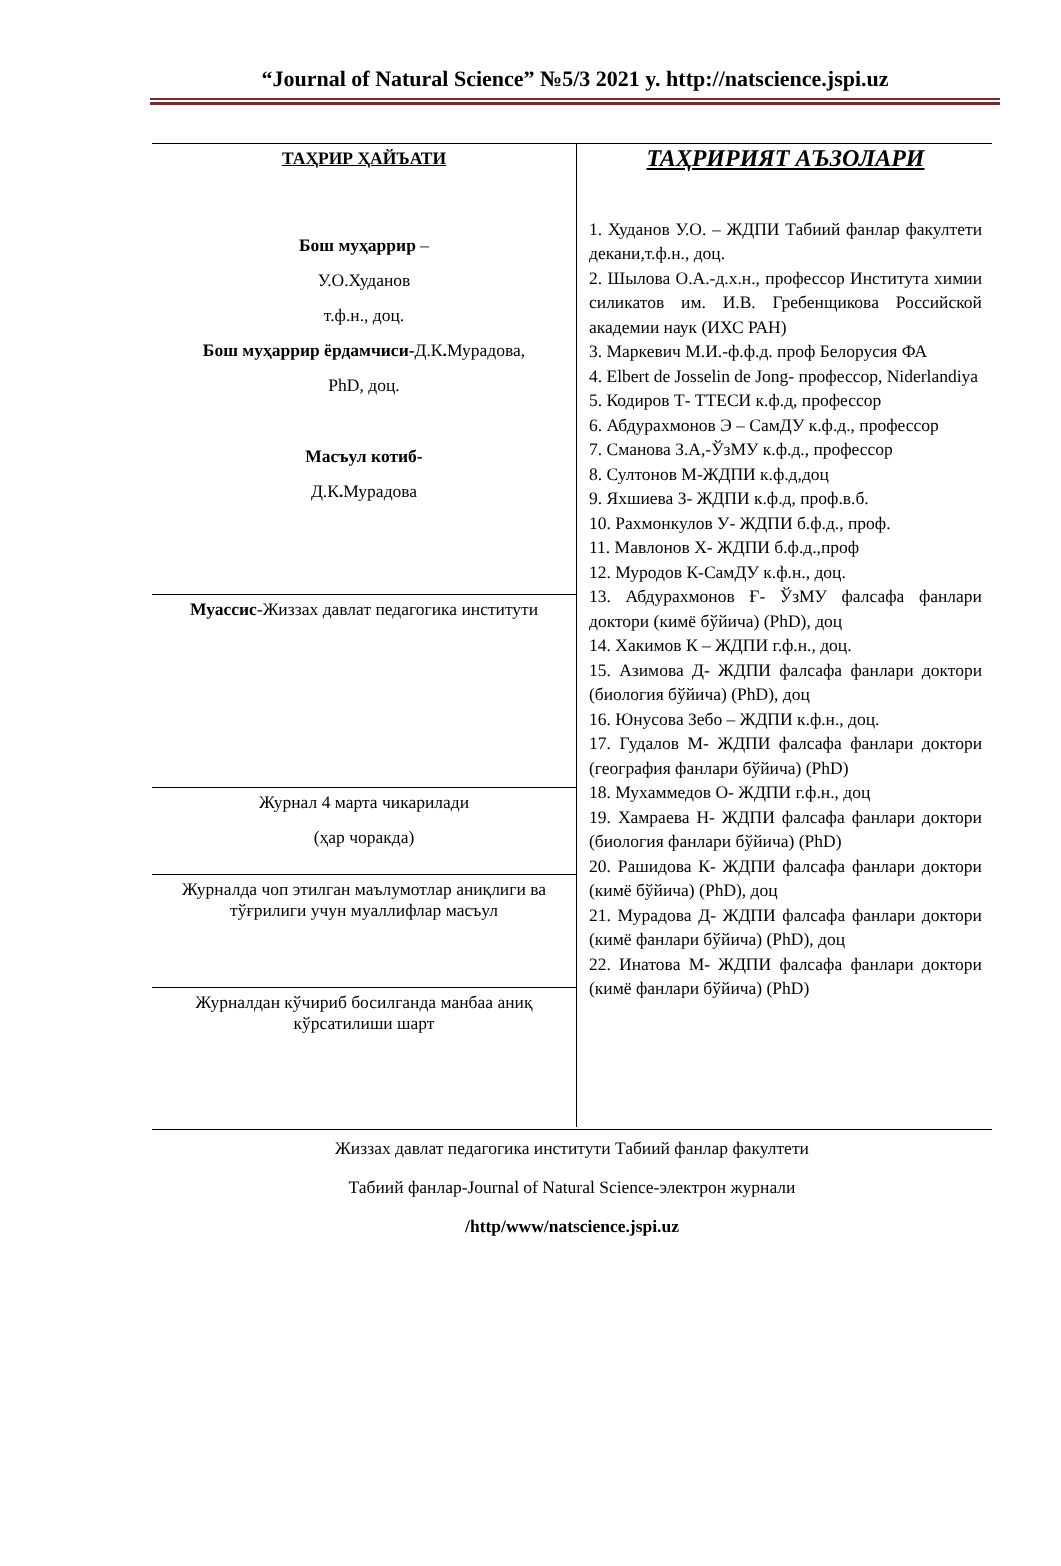“Journal of Natural Science” №5/3 2021 y. http://natscience.jspi.uz
| ТАҲРИР ҲАЙЪАТИ Бош муҳаррир – У.О.Худанов т.ф.н., доц. Бош муҳаррир ёрдамчиси- Д.К . Мурадова, PhD, доц. Масъул котиб- Д.К . Мурадова | ТАҲРИРИЯТ АЪЗОЛАРИ 1. Худанов У.О. – ЖДПИ Табиий фанлар факултети декани,т.ф.н., доц. 2. Шылова О.А.-д.х.н., профессор Института химии силикатов им. И.В. Гребенщикова Российской академии наук (ИХС РАН) 3. Маркевич М.И.-ф.ф.д. проф Белорусия ФА 4. Elbert de Josselin de Jong- профессор, Niderlandiya 5. Кодиров Т- ТТЕСИ к.ф.д, профессор 6. Абдурахмонов Э – СамДУ к.ф.д., профессор 7. Сманова З.А,-ЎзМУ к.ф.д., профессор 8. Султонов М-ЖДПИ к.ф.д,доц 9. Яхшиева З- ЖДПИ к.ф.д, проф.в.б. 10. Рахмонкулов У- ЖДПИ б.ф.д., проф. 11. Мавлонов Х- ЖДПИ б.ф.д.,проф 12. Муродов К-СамДУ к.ф.н., доц. 13. Абдурахмонов Ғ- ЎзМУ фалсафа фанлари доктори (кимё бўйича) (PhD), доц 14. Хакимов К – ЖДПИ г.ф.н., доц. 15. Азимова Д- ЖДПИ фалсафа фанлари доктори (биология бўйича) (PhD), доц 16. Юнусова Зебо – ЖДПИ к.ф.н., доц. 17. Гудалов М- ЖДПИ фалсафа фанлари доктори (география фанлари бўйича) (PhD) 18. Мухаммедов О- ЖДПИ г.ф.н., доц 19. Хамраева Н- ЖДПИ фалсафа фанлари доктори (биология фанлари бўйича) (PhD) 20. Рашидова К- ЖДПИ фалсафа фанлари доктори (кимё бўйича) (PhD), доц 21. Мурадова Д- ЖДПИ фалсафа фанлари доктори (кимё фанлари бўйича) (PhD), доц 22. Инатова М- ЖДПИ фалсафа фанлари доктори (кимё фанлари бўйича) (PhD) |
| Муассис -Жиззах давлат педагогика институти | |
| Журнал 4 марта чикарилади (ҳар чоракда) | |
| Журналда чоп этилган маълумотлар аниқлиги ва тўғрилиги учун муаллифлар масъул | |
| Журналдан кўчириб босилганда манбаа аниқ кўрсатилиши шарт | |
Жиззах давлат педагогика институти Табиий фанлар факултети
Табиий фанлар-Journal of Natural Science-электрон журнали
/http/www/natscience.jspi.uz